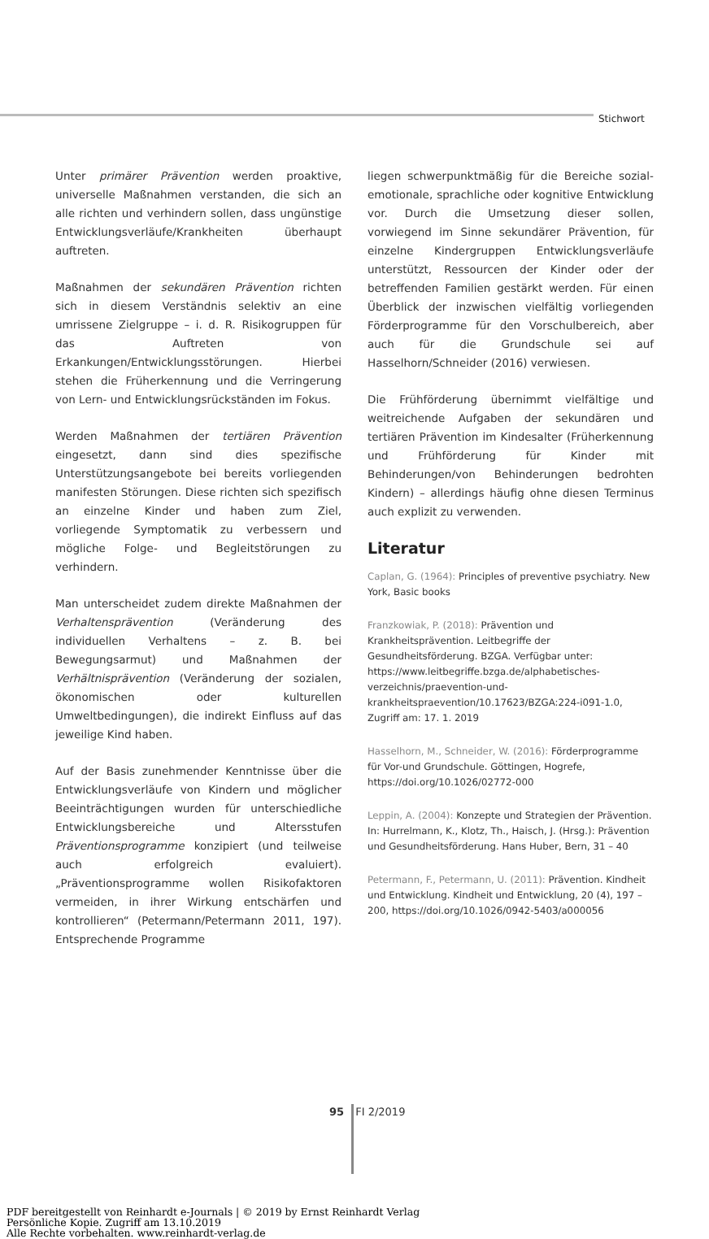Stichwort
Unter primärer Prävention werden proaktive, universelle Maßnahmen verstanden, die sich an alle richten und verhindern sollen, dass ungünstige Entwicklungsverläufe/Krankheiten überhaupt auftreten.
Maßnahmen der sekundären Prävention richten sich in diesem Verständnis selektiv an eine umrissene Zielgruppe – i. d. R. Risikogruppen für das Auftreten von Erkankungen/Entwicklungsstörungen. Hierbei stehen die Früherkennung und die Verringerung von Lern- und Entwicklungsrückständen im Fokus.
Werden Maßnahmen der tertiären Prävention eingesetzt, dann sind dies spezifische Unterstützungsangebote bei bereits vorliegenden manifesten Störungen. Diese richten sich spezifisch an einzelne Kinder und haben zum Ziel, vorliegende Symptomatik zu verbessern und mögliche Folge- und Begleitstörungen zu verhindern.
Man unterscheidet zudem direkte Maßnahmen der Verhaltensprävention (Veränderung des individuellen Verhaltens – z. B. bei Bewegungsarmut) und Maßnahmen der Verhältnisprävention (Veränderung der sozialen, ökonomischen oder kulturellen Umweltbedingungen), die indirekt Einfluss auf das jeweilige Kind haben.
Auf der Basis zunehmender Kenntnisse über die Entwicklungsverläufe von Kindern und möglicher Beeinträchtigungen wurden für unterschiedliche Entwicklungsbereiche und Altersstufen Präventionsprogramme konzipiert (und teilweise auch erfolgreich evaluiert). „Präventionsprogramme wollen Risikofaktoren vermeiden, in ihrer Wirkung entschärfen und kontrollieren“ (Petermann/Petermann 2011, 197). Entsprechende Programme
liegen schwerpunktmäßig für die Bereiche sozial-emotionale, sprachliche oder kognitive Entwicklung vor. Durch die Umsetzung dieser sollen, vorwiegend im Sinne sekundärer Prävention, für einzelne Kindergruppen Entwicklungsverläufe unterstützt, Ressourcen der Kinder oder der betreffenden Familien gestärkt werden. Für einen Überblick der inzwischen vielfältig vorliegenden Förderprogramme für den Vorschulbereich, aber auch für die Grundschule sei auf Hasselhorn/Schneider (2016) verwiesen.
Die Frühförderung übernimmt vielfältige und weitreichende Aufgaben der sekundären und tertiären Prävention im Kindesalter (Früherkennung und Frühförderung für Kinder mit Behinderungen/von Behinderungen bedrohten Kindern) – allerdings häufig ohne diesen Terminus auch explizit zu verwenden.
Literatur
Caplan, G. (1964): Principles of preventive psychiatry. New York, Basic books
Franzkowiak, P. (2018): Prävention und Krankheitsprävention. Leitbegriffe der Gesundheitsförderung. BZGA. Verfügbar unter: https://www.leitbegriffe.bzga.de/alphabetisches-verzeichnis/praevention-und-krankheitspraevention/10.17623/BZGA:224-i091-1.0, Zugriff am: 17. 1. 2019
Hasselhorn, M., Schneider, W. (2016): Förderprogramme für Vor-und Grundschule. Göttingen, Hogrefe, https://doi.org/10.1026/02772-000
Leppin, A. (2004): Konzepte und Strategien der Prävention. In: Hurrelmann, K., Klotz, Th., Haisch, J. (Hrsg.): Prävention und Gesundheitsförderung. Hans Huber, Bern, 31 – 40
Petermann, F., Petermann, U. (2011): Prävention. Kindheit und Entwicklung. Kindheit und Entwicklung, 20 (4), 197 – 200, https://doi.org/10.1026/0942-5403/a000056
95 FI 2/2019
PDF bereitgestellt von Reinhardt e-Journals | © 2019 by Ernst Reinhardt Verlag
Persönliche Kopie. Zugriff am 13.10.2019
Alle Rechte vorbehalten. www.reinhardt-verlag.de